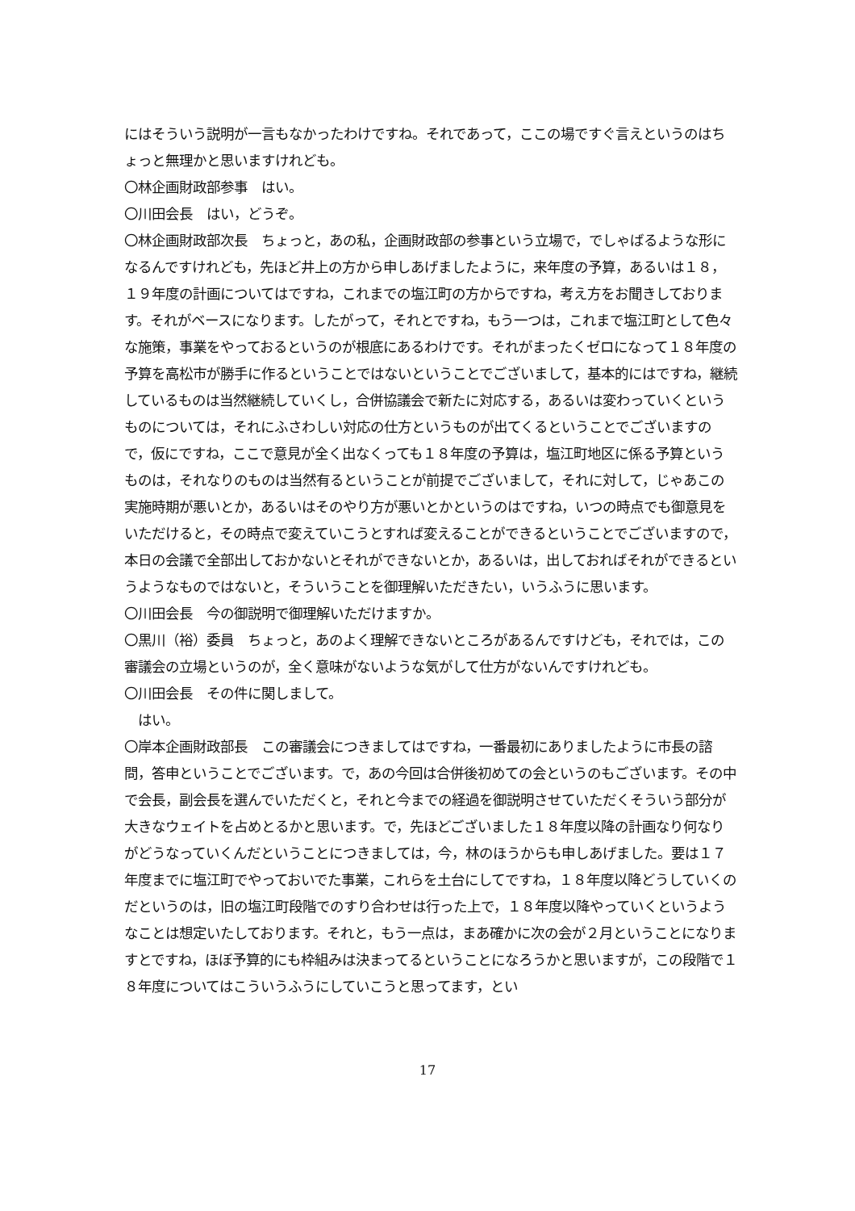にはそういう説明が一言もなかったわけですね。それであって，ここの場ですぐ言えというのはちょっと無理かと思いますけれども。
〇林企画財政部参事　はい。
〇川田会長　はい，どうぞ。
〇林企画財政部次長　ちょっと，あの私，企画財政部の参事という立場で，でしゃばるような形になるんですけれども，先ほど井上の方から申しあげましたように，来年度の予算，あるいは１８，１９年度の計画についてはですね，これまでの塩江町の方からですね，考え方をお聞きしております。それがベースになります。したがって，それとですね，もう一つは，これまで塩江町として色々な施策，事業をやっておるというのが根底にあるわけです。それがまったくゼロになって１８年度の予算を高松市が勝手に作るということではないということでございまして，基本的にはですね，継続しているものは当然継続していくし，合併協議会で新たに対応する，あるいは変わっていくというものについては，それにふさわしい対応の仕方というものが出てくるということでございますので，仮にですね，ここで意見が全く出なくっても１８年度の予算は，塩江町地区に係る予算というものは，それなりのものは当然有るということが前提でございまして，それに対して，じゃあこの実施時期が悪いとか，あるいはそのやり方が悪いとかというのはですね，いつの時点でも御意見をいただけると，その時点で変えていこうとすれば変えることができるということでございますので，本日の会議で全部出しておかないとそれができないとか，あるいは，出しておればそれができるというようなものではないと，そういうことを御理解いただきたい，いうふうに思います。
〇川田会長　今の御説明で御理解いただけますか。
〇黒川（裕）委員　ちょっと，あのよく理解できないところがあるんですけども，それでは，この審議会の立場というのが，全く意味がないような気がして仕方がないんですけれども。
〇川田会長　その件に関しまして。
　はい。
〇岸本企画財政部長　この審議会につきましてはですね，一番最初にありましたように市長の諮問，答申ということでございます。で，あの今回は合併後初めての会というのもございます。その中で会長，副会長を選んでいただくと，それと今までの経過を御説明させていただくそういう部分が大きなウェイトを占めとるかと思います。で，先ほどございました１８年度以降の計画なり何なりがどうなっていくんだということにつきましては，今，林のほうからも申しあげました。要は１７年度までに塩江町でやっておいでた事業，これらを土台にしてですね，１８年度以降どうしていくのだというのは，旧の塩江町段階でのすり合わせは行った上で，１８年度以降やっていくというようなことは想定いたしております。それと，もう一点は，まあ確かに次の会が２月ということになりますとですね，ほぼ予算的にも枠組みは決まってるということになろうかと思いますが，この段階で１８年度についてはこういうふうにしていこうと思ってます，とい
17